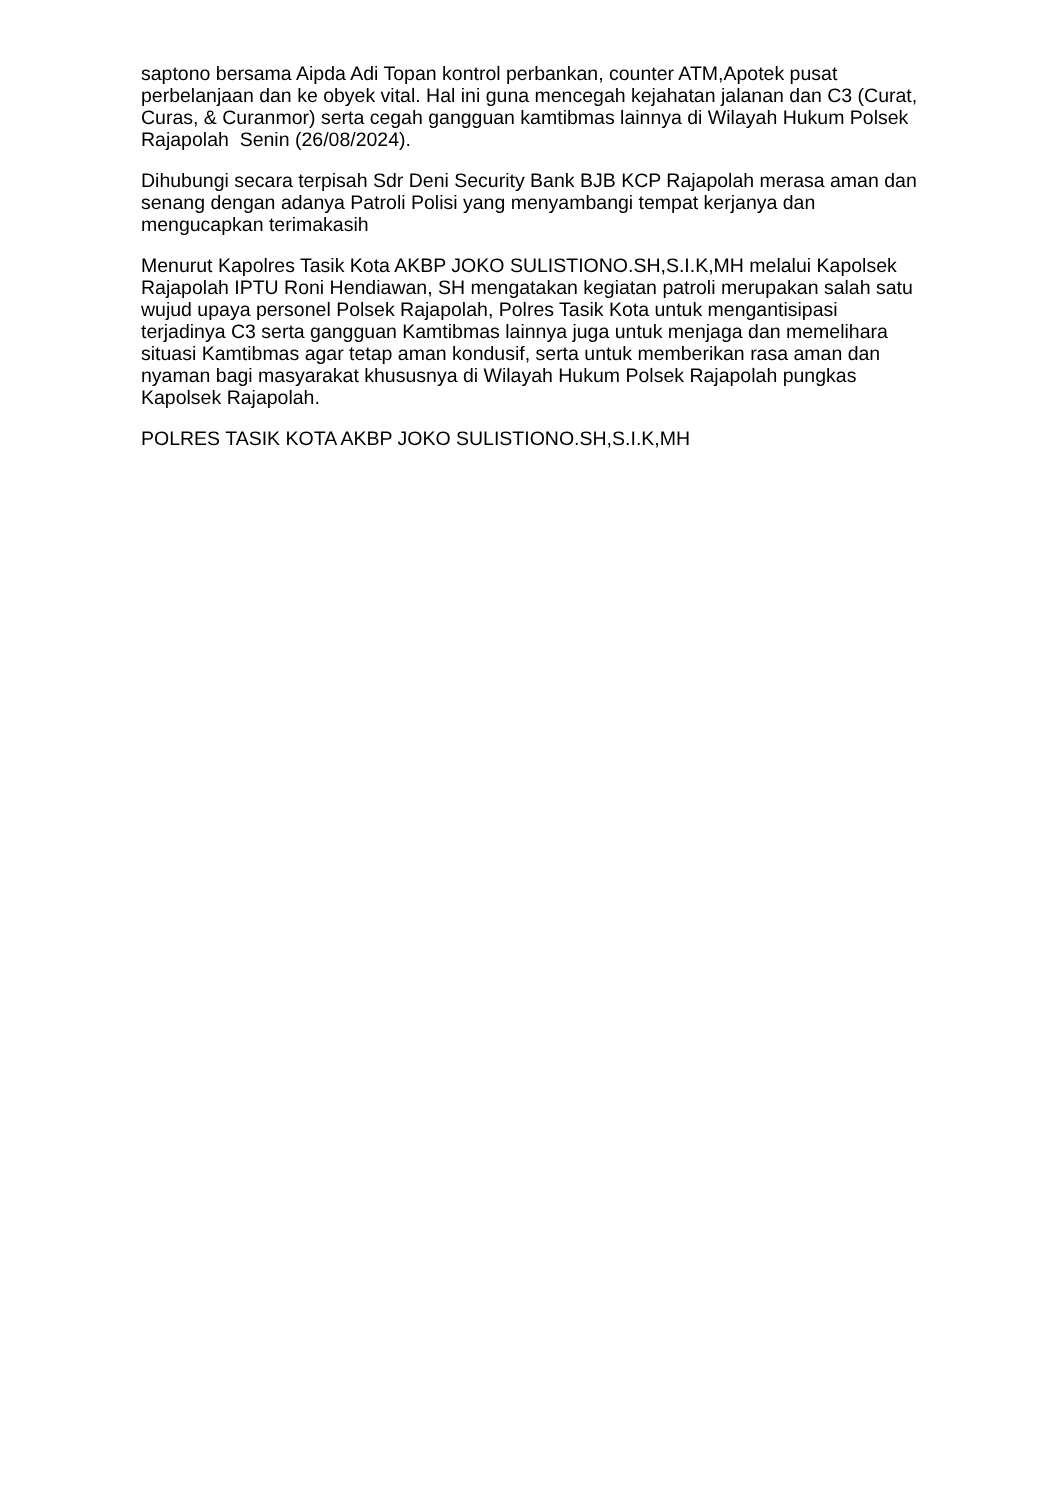saptono bersama Aipda Adi Topan kontrol perbankan, counter ATM,Apotek pusat perbelanjaan dan ke obyek vital. Hal ini guna mencegah kejahatan jalanan dan C3 (Curat, Curas, & Curanmor) serta cegah gangguan kamtibmas lainnya di Wilayah Hukum Polsek Rajapolah Senin (26/08/2024).
Dihubungi secara terpisah Sdr Deni Security Bank BJB KCP Rajapolah merasa aman dan senang dengan adanya Patroli Polisi yang menyambangi tempat kerjanya dan mengucapkan terimakasih
Menurut Kapolres Tasik Kota AKBP JOKO SULISTIONO.SH,S.I.K,MH melalui Kapolsek Rajapolah IPTU Roni Hendiawan, SH mengatakan kegiatan patroli merupakan salah satu wujud upaya personel Polsek Rajapolah, Polres Tasik Kota untuk mengantisipasi terjadinya C3 serta gangguan Kamtibmas lainnya juga untuk menjaga dan memelihara situasi Kamtibmas agar tetap aman kondusif, serta untuk memberikan rasa aman dan nyaman bagi masyarakat khususnya di Wilayah Hukum Polsek Rajapolah pungkas Kapolsek Rajapolah.
POLRES TASIK KOTA AKBP JOKO SULISTIONO.SH,S.I.K,MH